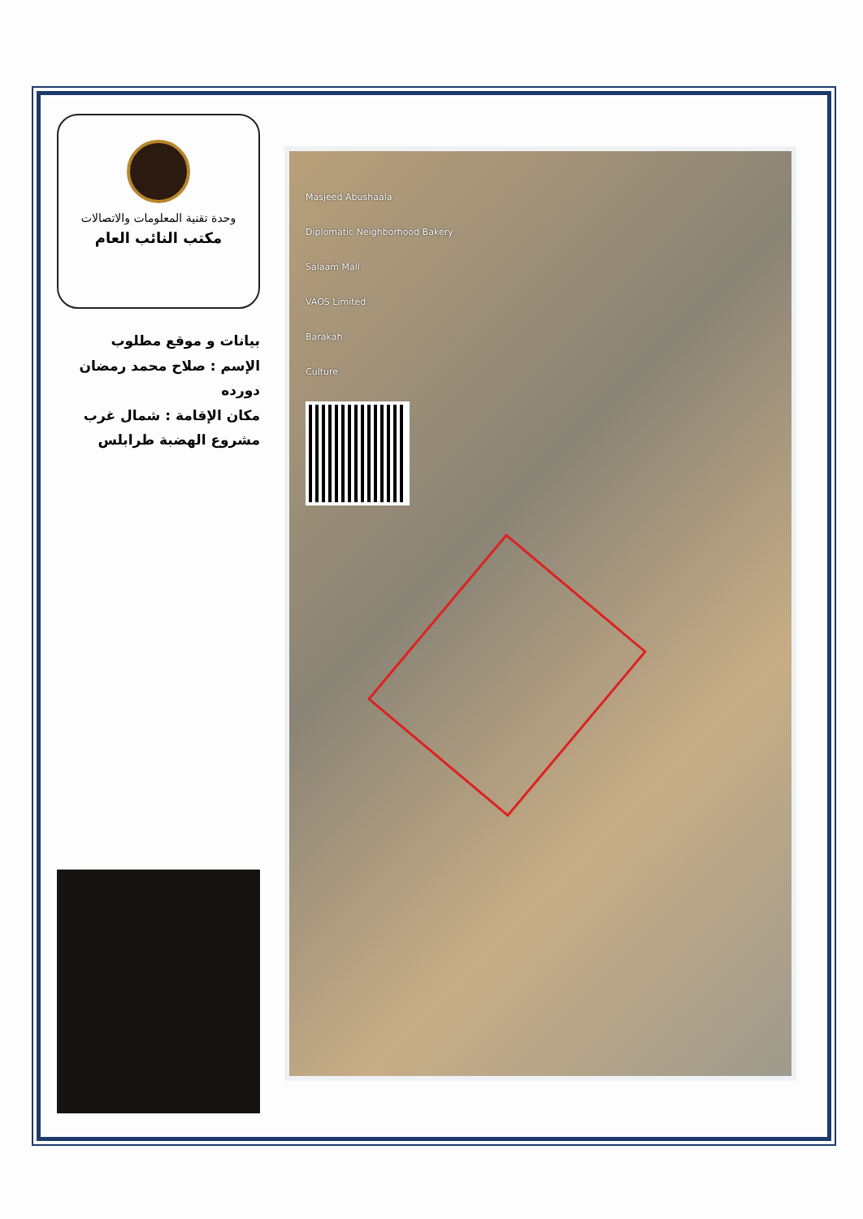وحدة تقنية المعلومات والاتصالات
مكتب النائب العام
بيانات و موقع مطلوب
الإسم : صلاح محمد رمضان دورده
مكان الإقامة : شمال غرب مشروع الهضبة طرابلس
Masjeed Abushaala
Diplomatic Neighborhood Bakery
Salaam Mall
VAOS Limited
Barakah
Culture